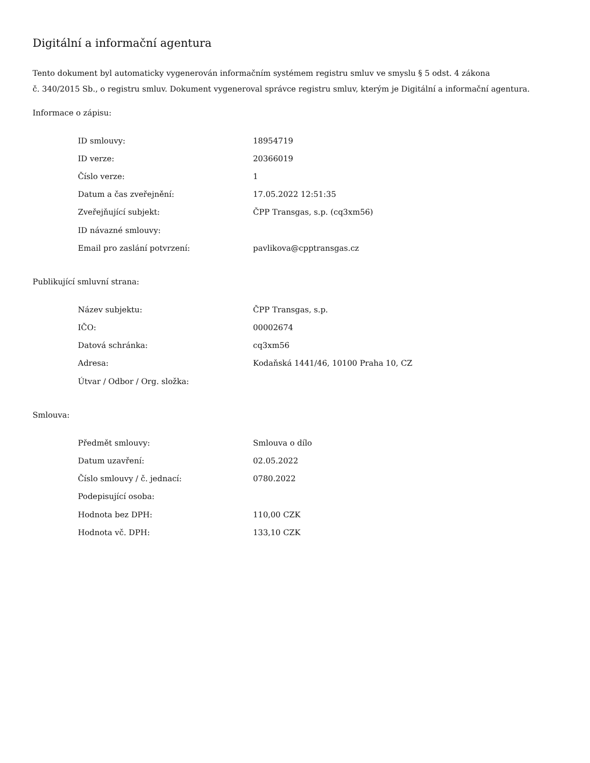Digitální a informační agentura
Tento dokument byl automaticky vygenerován informačním systémem registru smluv ve smyslu § 5 odst. 4 zákona
č. 340/2015 Sb., o registru smluv. Dokument vygeneroval správce registru smluv, kterým je Digitální a informační agentura.
Informace o zápisu:
| ID smlouvy: | 18954719 |
| ID verze: | 20366019 |
| Číslo verze: | 1 |
| Datum a čas zveřejnění: | 17.05.2022 12:51:35 |
| Zveřejňující subjekt: | ČPP Transgas, s.p. (cq3xm56) |
| ID návazné smlouvy: | |
| Email pro zaslání potvrzení: | pavlikova@cpptransgas.cz |
Publikující smluvní strana:
| Název subjektu: | ČPP Transgas, s.p. |
| IČO: | 00002674 |
| Datová schránka: | cq3xm56 |
| Adresa: | Kodaňská 1441/46, 10100 Praha 10, CZ |
| Útvar / Odbor / Org. složka: | |
Smlouva:
| Předmět smlouvy: | Smlouva o dílo |
| Datum uzavření: | 02.05.2022 |
| Číslo smlouvy / č. jednací: | 0780.2022 |
| Podepisující osoba: | |
| Hodnota bez DPH: | 110,00 CZK |
| Hodnota vč. DPH: | 133,10 CZK |